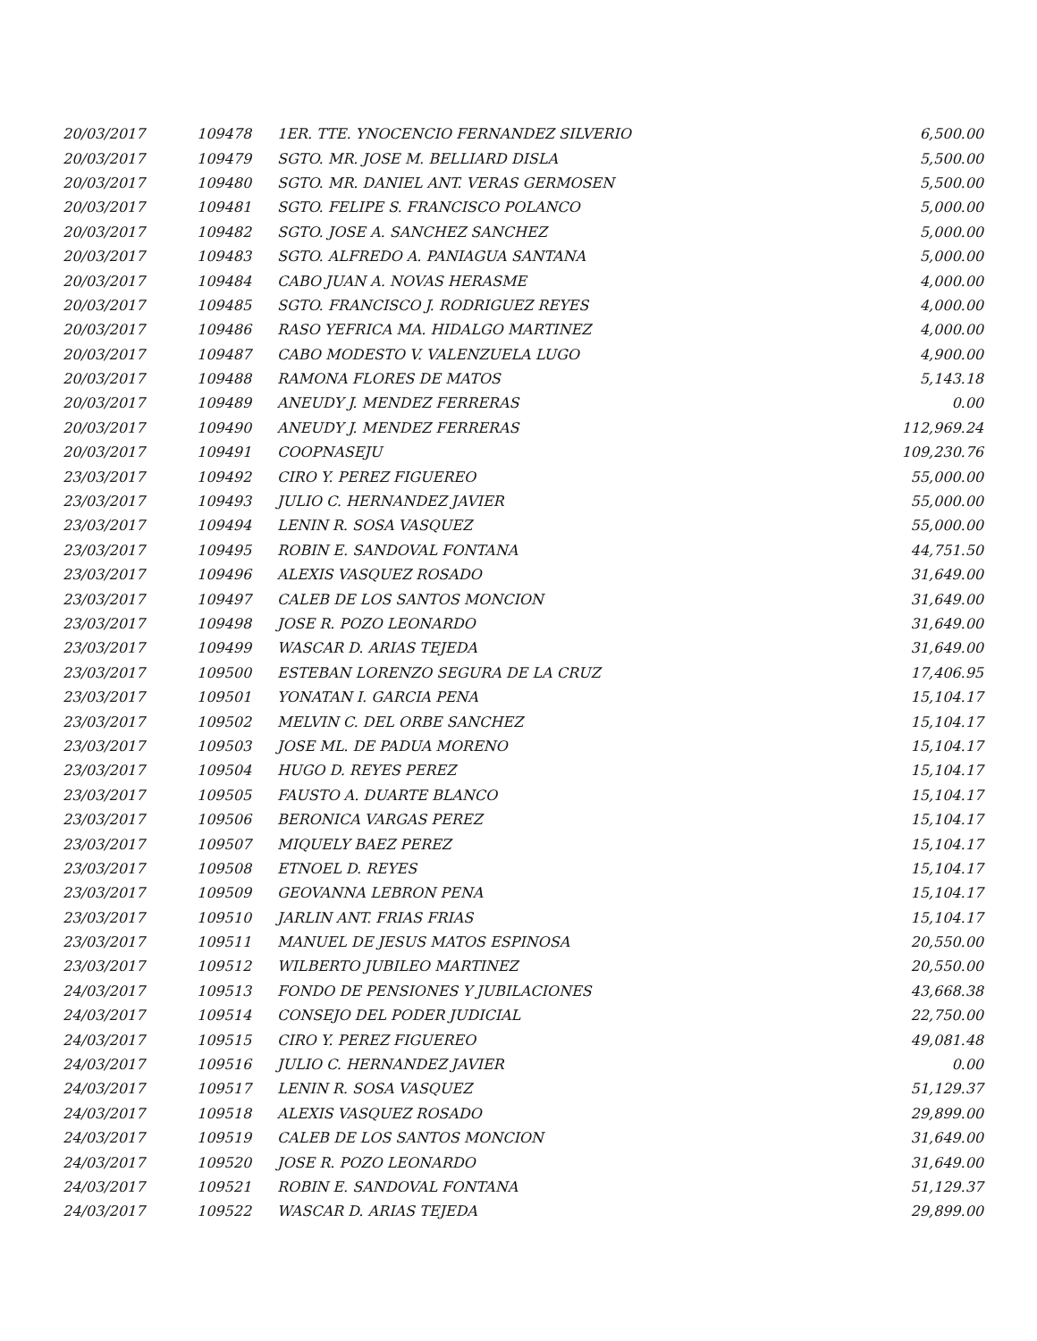| 20/03/2017 | 109478 | 1ER. TTE. YNOCENCIO FERNANDEZ SILVERIO | 6,500.00 |
| 20/03/2017 | 109479 | SGTO. MR. JOSE M. BELLIARD DISLA | 5,500.00 |
| 20/03/2017 | 109480 | SGTO. MR. DANIEL ANT. VERAS GERMOSEN | 5,500.00 |
| 20/03/2017 | 109481 | SGTO. FELIPE S. FRANCISCO POLANCO | 5,000.00 |
| 20/03/2017 | 109482 | SGTO. JOSE A. SANCHEZ SANCHEZ | 5,000.00 |
| 20/03/2017 | 109483 | SGTO. ALFREDO A. PANIAGUA SANTANA | 5,000.00 |
| 20/03/2017 | 109484 | CABO JUAN A. NOVAS HERASME | 4,000.00 |
| 20/03/2017 | 109485 | SGTO. FRANCISCO J. RODRIGUEZ REYES | 4,000.00 |
| 20/03/2017 | 109486 | RASO YEFRICA MA. HIDALGO MARTINEZ | 4,000.00 |
| 20/03/2017 | 109487 | CABO MODESTO V. VALENZUELA LUGO | 4,900.00 |
| 20/03/2017 | 109488 | RAMONA FLORES DE MATOS | 5,143.18 |
| 20/03/2017 | 109489 | ANEUDY J. MENDEZ FERRERAS | 0.00 |
| 20/03/2017 | 109490 | ANEUDY J. MENDEZ FERRERAS | 112,969.24 |
| 20/03/2017 | 109491 | COOPNASEJU | 109,230.76 |
| 23/03/2017 | 109492 | CIRO Y. PEREZ FIGUEREO | 55,000.00 |
| 23/03/2017 | 109493 | JULIO C. HERNANDEZ JAVIER | 55,000.00 |
| 23/03/2017 | 109494 | LENIN R. SOSA VASQUEZ | 55,000.00 |
| 23/03/2017 | 109495 | ROBIN E. SANDOVAL FONTANA | 44,751.50 |
| 23/03/2017 | 109496 | ALEXIS VASQUEZ ROSADO | 31,649.00 |
| 23/03/2017 | 109497 | CALEB DE LOS SANTOS MONCION | 31,649.00 |
| 23/03/2017 | 109498 | JOSE R. POZO LEONARDO | 31,649.00 |
| 23/03/2017 | 109499 | WASCAR D. ARIAS TEJEDA | 31,649.00 |
| 23/03/2017 | 109500 | ESTEBAN LORENZO SEGURA DE LA CRUZ | 17,406.95 |
| 23/03/2017 | 109501 | YONATAN I. GARCIA PENA | 15,104.17 |
| 23/03/2017 | 109502 | MELVIN C. DEL ORBE SANCHEZ | 15,104.17 |
| 23/03/2017 | 109503 | JOSE ML. DE PADUA MORENO | 15,104.17 |
| 23/03/2017 | 109504 | HUGO D. REYES PEREZ | 15,104.17 |
| 23/03/2017 | 109505 | FAUSTO A. DUARTE BLANCO | 15,104.17 |
| 23/03/2017 | 109506 | BERONICA VARGAS PEREZ | 15,104.17 |
| 23/03/2017 | 109507 | MIQUELY BAEZ PEREZ | 15,104.17 |
| 23/03/2017 | 109508 | ETNOEL D. REYES | 15,104.17 |
| 23/03/2017 | 109509 | GEOVANNA LEBRON PENA | 15,104.17 |
| 23/03/2017 | 109510 | JARLIN ANT. FRIAS FRIAS | 15,104.17 |
| 23/03/2017 | 109511 | MANUEL DE JESUS MATOS ESPINOSA | 20,550.00 |
| 23/03/2017 | 109512 | WILBERTO JUBILEO MARTINEZ | 20,550.00 |
| 24/03/2017 | 109513 | FONDO DE PENSIONES Y JUBILACIONES | 43,668.38 |
| 24/03/2017 | 109514 | CONSEJO DEL PODER JUDICIAL | 22,750.00 |
| 24/03/2017 | 109515 | CIRO Y. PEREZ FIGUEREO | 49,081.48 |
| 24/03/2017 | 109516 | JULIO C. HERNANDEZ JAVIER | 0.00 |
| 24/03/2017 | 109517 | LENIN R. SOSA VASQUEZ | 51,129.37 |
| 24/03/2017 | 109518 | ALEXIS VASQUEZ ROSADO | 29,899.00 |
| 24/03/2017 | 109519 | CALEB DE LOS SANTOS MONCION | 31,649.00 |
| 24/03/2017 | 109520 | JOSE R. POZO LEONARDO | 31,649.00 |
| 24/03/2017 | 109521 | ROBIN E. SANDOVAL FONTANA | 51,129.37 |
| 24/03/2017 | 109522 | WASCAR D. ARIAS TEJEDA | 29,899.00 |